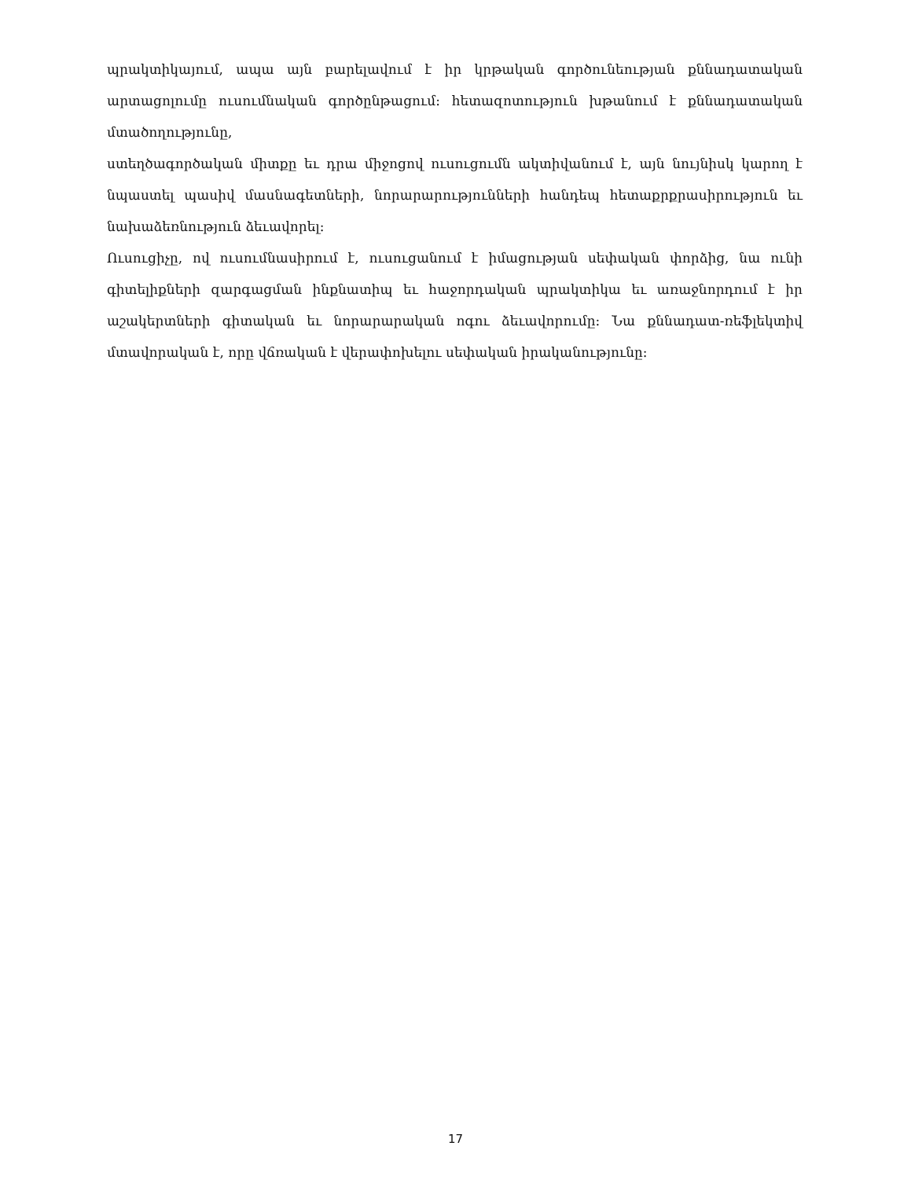պրակտիկայում, ապա այն բարելավում է իր կրթական գործունեության քննադատական արտացոլումը ուսումնական գործընթացում: հետազոտություն խթանում է քննադատական մտածողությունը,
ստեղծագործական միտքը եւ դրա միջոցով ուսուցումն ակտիվանում է, այն նույնիսկ կարող է նպաստել պասիվ մասնագետների, նորարարությունների հանդեպ հետաքրքրասիրություն եւ նախաձեռնություն ձեւավորել:
Ուսուցիչը, ով ուսումնասիրում է, ուսուցանում է իմացության սեփական փորձից, նա ունի գիտելիքների զարգացման ինքնատիպ եւ հաջորդական պրակտիկա եւ առաջնորդում է իր աշակերտների գիտական եւ նորարարական ոգու ձեւավորումը: Նա քննադատ-ռեֆլեկտիվ մտավորական է, որը վճռական է վերափոխելու սեփական իրականությունը:
17